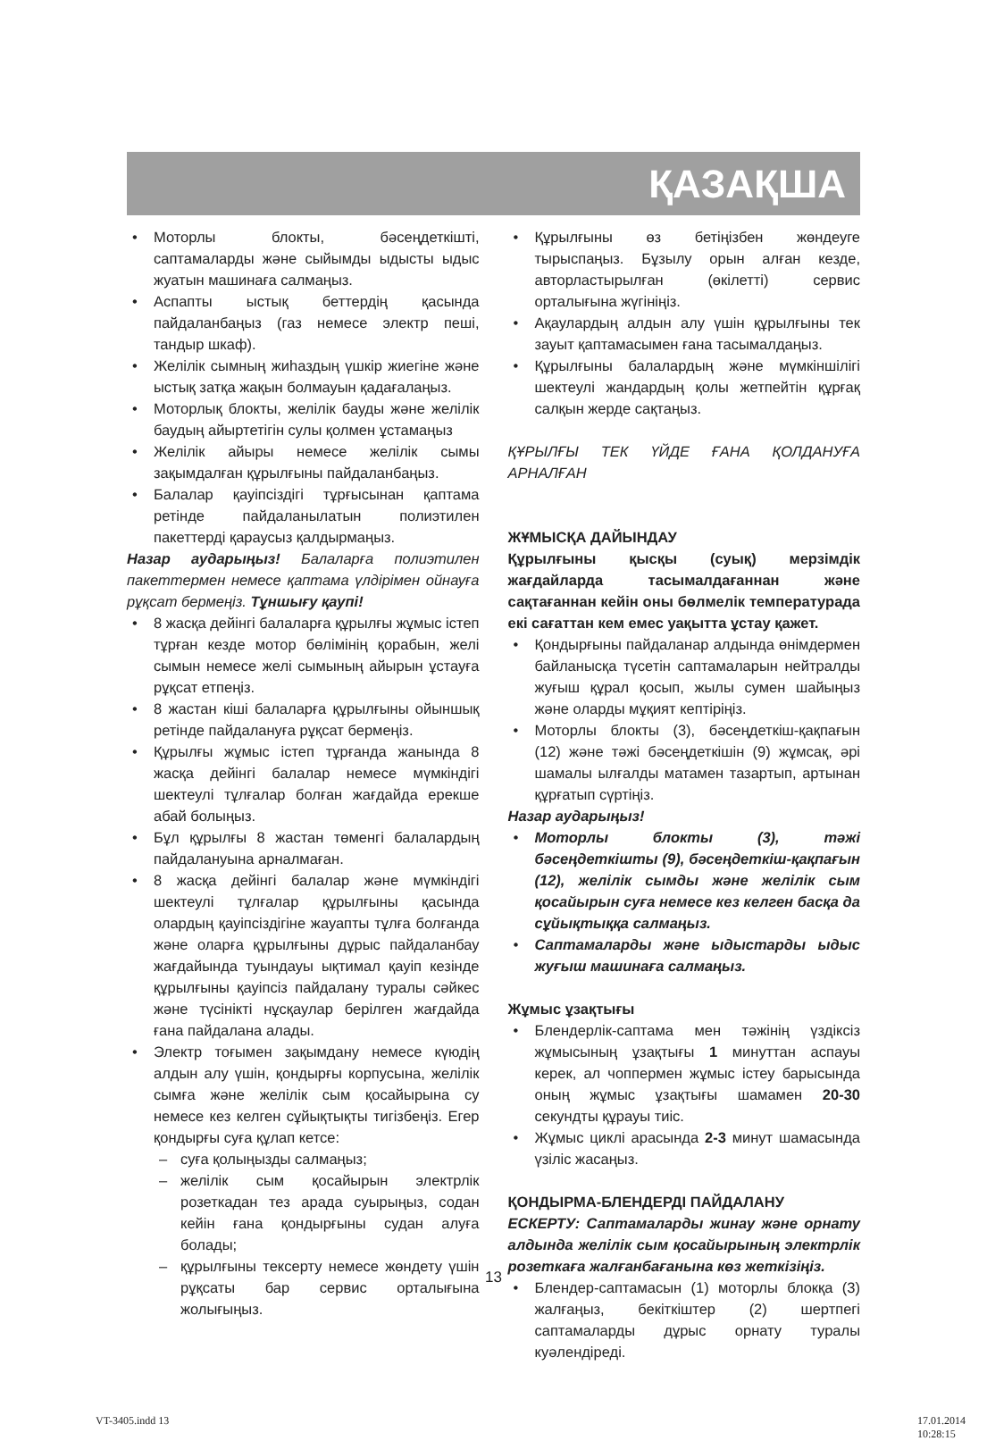ҚАЗАҚША
• Моторлы блокты, бәсеңдеткішті, саптамаларды және сыйымды ыдысты ыдыс жуатын машинаға салмаңыз.
• Аспапты ыстық беттердің қасында пайдаланбаңыз (газ немесе электр пеші, тандыр шкаф).
• Желілік сымның жиһаздың үшкір жиегіне және ыстық затқа жақын болмауын қадағалаңыз.
• Моторлық блокты, желілік бауды және желілік баудың айыртетігін сулы қолмен ұстамаңыз
• Желілік айыры немесе желілік сымы зақымдалған құрылғыны пайдаланбаңыз.
• Балалар қауіпсіздігі тұрғысынан қаптама ретінде пайдаланылатын полиэтилен пакеттерді қараусыз қалдырмаңыз.
Назар аударыңыз! Балаларға полиэтилен пакеттермен немесе қаптама үлдірімен ойнауға рұқсат бермеңіз. Тұншығу қаупі!
• 8 жасқа дейінгі балаларға құрылғы жұмыс істеп тұрған кезде мотор бөлімінің қорабын, желі сымын немесе желі сымының айырын ұстауға рұқсат етпеңіз.
• 8 жастан кіші балаларға құрылғыны ойыншық ретінде пайдалануға рұқсат бермеңіз.
• Құрылғы жұмыс істеп тұрғанда жанында 8 жасқа дейінгі балалар немесе мүмкіндігі шектеулі тұлғалар болған жағдайда ерекше абай болыңыз.
• Бұл құрылғы 8 жастан төменгі балалардың пайдалануына арналмаған.
• 8 жасқа дейінгі балалар және мүмкіндігі шектеулі тұлғалар құрылғыны қасында олардың қауіпсіздігіне жауапты тұлға болғанда және оларға құрылғыны дұрыс пайдаланбау жағдайында туындауы ықтимал қауіп кезінде құрылғыны қауіпсіз пайдалану туралы сәйкес және түсінікті нұсқаулар берілген жағдайда ғана пайдалана алады.
• Электр тоғымен зақымдану немесе күюдің алдын алу үшін, қондырғы корпусына, желілік сымға және желілік сым қосайырына су немесе кез келген сұйықтықты тигізбеңіз. Егер қондырғы суға құлап кетсе:
– суға қолыңызды салмаңыз;
– желілік сым қосайырын электрлік розеткадан тез арада суырыңыз, содан кейін ғана қондырғыны судан алуға болады;
– құрылғыны тексерту немесе жөндету үшін рұқсаты бар сервис орталығына жолығыңыз.
• Құрылғыны өз бетіңізбен жөндеуге тырыспаңыз. Бұзылу орын алған кезде, авторластырылған (өкілетті) сервис орталығына жүгініңіз.
• Ақаулардың алдын алу үшін құрылғыны тек зауыт қаптамасымен ғана тасымалдаңыз.
• Құрылғыны балалардың және мүмкіншілігі шектеулі жандардың қолы жетпейтін құрғақ салқын жерде сақтаңыз.
ҚҰРЫЛҒЫ ТЕК ҮЙДЕ ҒАНА ҚОЛДАНУҒА АРНАЛҒАН
ЖҰМЫСҚА ДАЙЫНДАУ
Құрылғыны қысқы (суық) мерзімдік жағдайларда тасымалдағаннан және сақтағаннан кейін оны бөлмелік температурада екі сағаттан кем емес уақытта ұстау қажет.
• Қондырғыны пайдаланар алдында өнімдермен байланысқа түсетін саптамаларын нейтралды жуғыш құрал қосып, жылы сумен шайыңыз және оларды мұқият кептіріңіз.
• Моторлы блокты (3), бәсеңдеткіш-қақпағын (12) және тәжі бәсеңдеткішін (9) жұмсақ, әрі шамалы ылғалды матамен тазартып, артынан құрғатып сүртіңіз.
Назар аударыңыз!
• Моторлы блокты (3), тәжі бәсеңдеткішты (9), бәсеңдеткіш-қақпағын (12), желілік сымды және желілік сым қосайырын суға немесе кез келген басқа да сұйықтыққа салмаңыз.
• Саптамаларды және ыдыстарды ыдыс жуғыш машинаға салмаңыз.
Жұмыс ұзақтығы
• Блендерлік-саптама мен тәжінің үздіксіз жұмысының ұзақтығы 1 минуттан аспауы керек, ал чоппермен жұмыс істеу барысында оның жұмыс ұзақтығы шамамен 20-30 секундты құрауы тиіс.
• Жұмыс циклі арасында 2-3 минут шамасында үзіліс жасаңыз.
ҚОНДЫРМА-БЛЕНДЕРДІ ПАЙДАЛАНУ
ЕСКЕРТУ: Саптамаларды жинау және орнату алдында желілік сым қосайырының электрлік розеткаға жалғанбағанына көз жеткізіңіз.
• Блендер-саптамасын (1) моторлы блокқа (3) жалғаңыз, бекіткіштер (2) шертпегі саптамаларды дұрыс орнату туралы куәлендіреді.
13
VT-3405.indd 13 17.01.2014 10:28:15